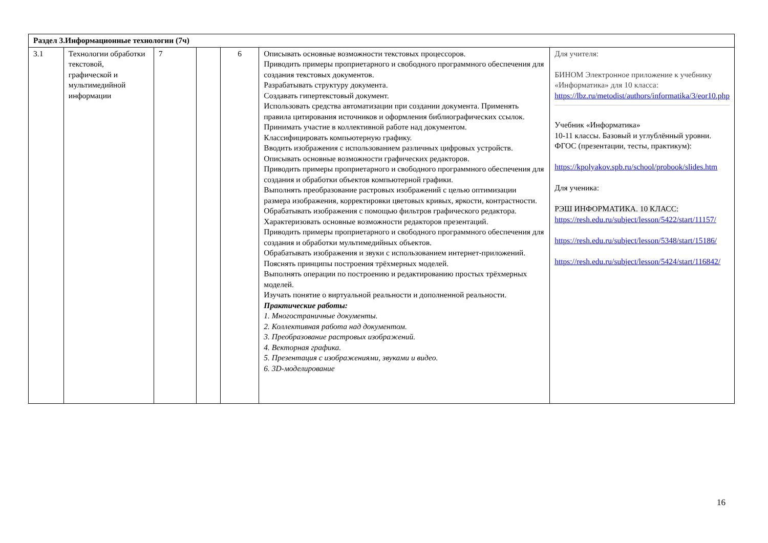| Раздел 3.Информационные технологии (7ч) | | | | | | |
| 3.1 | Технологии обработки текстовой, графической и мультимедийной информации | 7 | | 6 | Описывать основные возможности текстовых процессоров. Приводить примеры проприетарного и свободного программного обеспечения для создания текстовых документов. Разрабатывать структуру документа. Создавать гипертекстовый документ. Использовать средства автоматизации при создании документа. Применять правила цитирования источников и оформления библиографических ссылок. Принимать участие в коллективной работе над документом. Классифицировать компьютерную графику. Вводить изображения с использованием различных цифровых устройств. Описывать основные возможности графических редакторов. Приводить примеры проприетарного и свободного программного обеспечения для создания и обработки объектов компьютерной графики. Выполнять преобразование растровых изображений с целью оптимизации размера изображения, корректировки цветовых кривых, яркости, контрастности. Обрабатывать изображения с помощью фильтров графического редактора. Характеризовать основные возможности редакторов презентаций. Приводить примеры проприетарного и свободного программного обеспечения для создания и обработки мультимедийных объектов. Обрабатывать изображения и звуки с использованием интернет-приложений. Пояснять принципы построения трёхмерных моделей. Выполнять операции по построению и редактированию простых трёхмерных моделей. Изучать понятие о виртуальной реальности и дополненной реальности. Практические работы: 1. Многостраничные документы. 2. Коллективная работа над документом. 3. Преобразование растровых изображений. 4. Векторная графика. 5. Презентация с изображениями, звуками и видео. 6. 3D-моделирование | Для учителя: БИНОМ Электронное приложение к учебнику «Информатика» для 10 класса: https://lbz.ru/metodist/authors/informatika/3/eor10.php Учебник «Информатика» 10-11 классы. Базовый и углублённый уровни. ФГОС (презентации, тесты, практикум): https://kpolyakov.spb.ru/school/probook/slides.htm Для ученика: РЭШ ИНФОРМАТИКА. 10 КЛАСС: https://resh.edu.ru/subject/lesson/5422/start/11157/ https://resh.edu.ru/subject/lesson/5348/start/15186/ https://resh.edu.ru/subject/lesson/5424/start/116842/ |
16